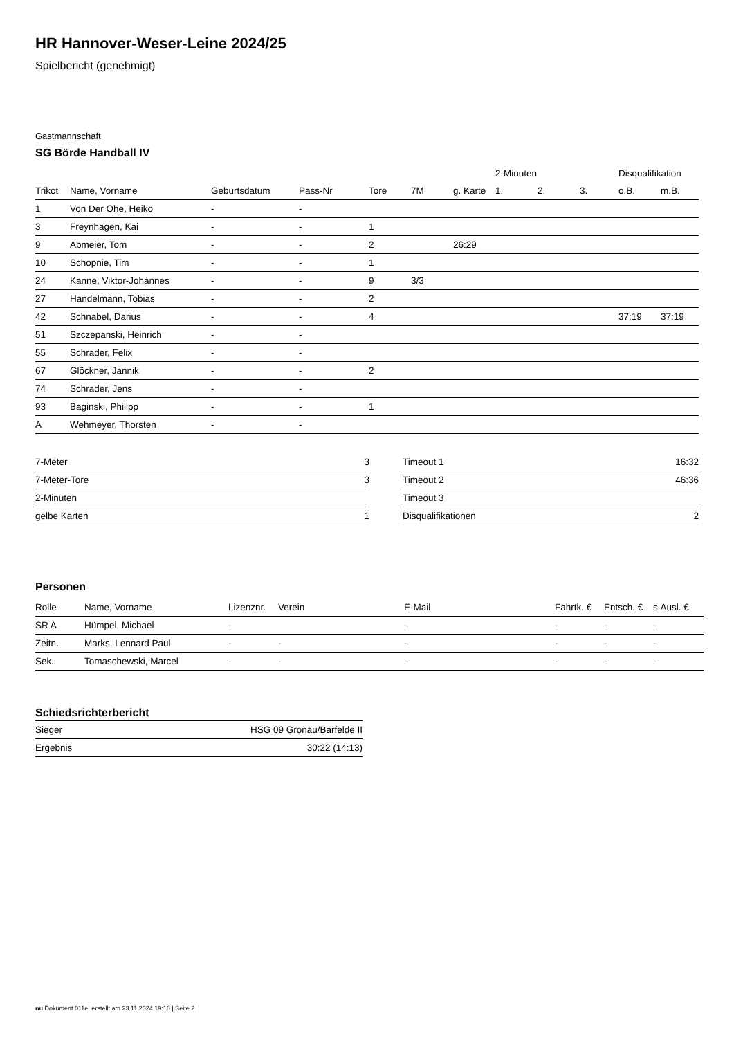HR Hannover-Weser-Leine 2024/25
Spielbericht (genehmigt)
Gastmannschaft
SG Börde Handball IV
| | | | | | | | 2-Minuten | | | Disqualifikation | |
| --- | --- | --- | --- | --- | --- | --- | --- | --- | --- | --- | --- |
| Trikot | Name, Vorname | Geburtsdatum | Pass-Nr | Tore | 7M | g. Karte | 1. | 2. | 3. | o.B. | m.B. |
| 1 | Von Der Ohe, Heiko | - | - | | | | | | | | |
| 3 | Freynhagen, Kai | - | - | 1 | | | | | | | |
| 9 | Abmeier, Tom | - | - | 2 | | 26:29 | | | | | |
| 10 | Schopnie, Tim | - | - | 1 | | | | | | | |
| 24 | Kanne, Viktor-Johannes | - | - | 9 | 3/3 | | | | | | |
| 27 | Handelmann, Tobias | - | - | 2 | | | | | | | |
| 42 | Schnabel, Darius | - | - | 4 | | | | | | 37:19 | 37:19 |
| 51 | Szczepanski, Heinrich | - | - | | | | | | | | |
| 55 | Schrader, Felix | - | - | | | | | | | | |
| 67 | Glöckner, Jannik | - | - | 2 | | | | | | | |
| 74 | Schrader, Jens | - | - | | | | | | | | |
| 93 | Baginski, Philipp | - | - | 1 | | | | | | | |
| A | Wehmeyer, Thorsten | - | - | | | | | | | | |
| 7-Meter | 3 |
| 7-Meter-Tore | 3 |
| 2-Minuten | |
| gelbe Karten | 1 |
| Timeout 1 | 16:32 |
| Timeout 2 | 46:36 |
| Timeout 3 | |
| Disqualifikationen | 2 |
Personen
| Rolle | Name, Vorname | Lizenznr. | Verein | E-Mail | Fahrtk. € | Entsch. € | s.Ausl. € |
| --- | --- | --- | --- | --- | --- | --- | --- |
| SR A | Hümpel, Michael | - | | - | - | - | - |
| Zeitn. | Marks, Lennard Paul | - | - | - | - | - | - |
| Sek. | Tomaschewski, Marcel | - | - | - | - | - | - |
Schiedsrichterbericht
| Sieger | HSG 09 Gronau/Barfelde II |
| Ergebnis | 30:22 (14:13) |
nu.Dokument 011e, erstellt am 23.11.2024 19:16 | Seite 2